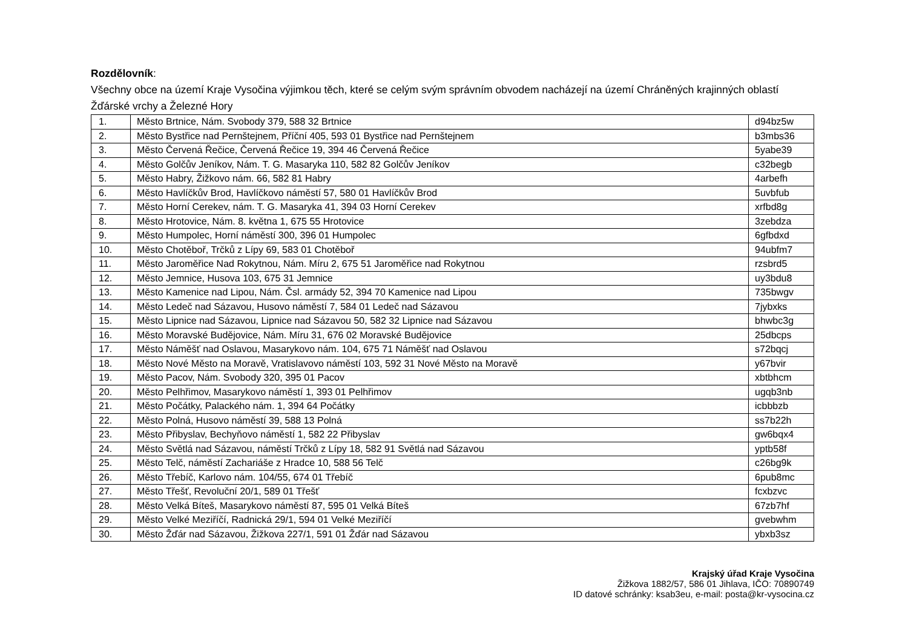Rozdělovník:
Všechny obce na území Kraje Vysočina výjimkou těch, které se celým svým správním obvodem nacházejí na území Chráněných krajinných oblastí Žďárské vrchy a Železné Hory
| 1. | Město Brtnice, Nám. Svobody 379, 588 32 Brtnice | d94bz5w |
| 2. | Město Bystřice nad Pernštejnem, Příční 405, 593 01 Bystřice nad Pernštejnem | b3mbs36 |
| 3. | Město Červená Řečice, Červená Řečice 19, 394 46 Červená Řečice | 5yabe39 |
| 4. | Město Golčův Jeníkov, Nám. T. G. Masaryka 110, 582 82 Golčův Jeníkov | c32begb |
| 5. | Město Habry, Žižkovo nám. 66, 582 81 Habry | 4arbefh |
| 6. | Město Havlíčkův Brod, Havlíčkovo náměstí 57, 580 01 Havlíčkův Brod | 5uvbfub |
| 7. | Město Horní Cerekev, nám. T. G. Masaryka 41, 394 03 Horní Cerekev | xrfbd8g |
| 8. | Město Hrotovice, Nám. 8. května 1, 675 55 Hrotovice | 3zebdza |
| 9. | Město Humpolec, Horní náměstí 300, 396 01 Humpolec | 6gfbdxd |
| 10. | Město Chotěboř, Trčků z Lípy 69, 583 01 Chotěboř | 94ubfm7 |
| 11. | Město Jaroměřice Nad Rokytnou, Nám. Míru 2, 675 51 Jaroměřice nad Rokytnou | rzsbrd5 |
| 12. | Město Jemnice, Husova 103, 675 31 Jemnice | uy3bdu8 |
| 13. | Město Kamenice nad Lipou, Nám. Čsl. armády 52, 394 70 Kamenice nad Lipou | 735bwgv |
| 14. | Město Ledeč nad Sázavou, Husovo náměstí 7, 584 01 Ledeč nad Sázavou | 7jybxks |
| 15. | Město Lipnice nad Sázavou, Lipnice nad Sázavou 50, 582 32 Lipnice nad Sázavou | bhwbc3g |
| 16. | Město Moravské Budějovice, Nám. Míru 31, 676 02 Moravské Budějovice | 25dbcps |
| 17. | Město Náměšť nad Oslavou, Masarykovo nám. 104, 675 71 Náměšť nad Oslavou | s72bqcj |
| 18. | Město Nové Město na Moravě, Vratislavovo náměstí 103, 592 31 Nové Město na Moravě | y67bvir |
| 19. | Město Pacov, Nám. Svobody 320, 395 01 Pacov | xbtbhcm |
| 20. | Město Pelhřimov, Masarykovo náměstí 1, 393 01 Pelhřimov | ugqb3nb |
| 21. | Město Počátky, Palackého nám. 1, 394 64 Počátky | icbbbzb |
| 22. | Město Polná, Husovo náměstí 39, 588 13 Polná | ss7b22h |
| 23. | Město Přibyslav, Bechyňovo náměstí 1, 582 22 Přibyslav | gw6bqx4 |
| 24. | Město Světlá nad Sázavou, náměstí Trčků z Lípy 18, 582 91 Světlá nad Sázavou | yptb58f |
| 25. | Město Telč, náměstí Zachariáše z Hradce 10, 588 56 Telč | c26bg9k |
| 26. | Město Třebíč, Karlovo nám. 104/55, 674 01 Třebíč | 6pub8mc |
| 27. | Město Třešť, Revoluční 20/1, 589 01 Třešť | fcxbzvc |
| 28. | Město Velká Bíteš, Masarykovo náměstí 87, 595 01 Velká Bíteš | 67zb7hf |
| 29. | Město Velké Meziříčí, Radnická 29/1, 594 01 Velké Meziříčí | gvebwhm |
| 30. | Město Žďár nad Sázavou, Žižkova 227/1, 591 01 Žďár nad Sázavou | ybxb3sz |
Krajský úřad Kraje Vysočina
Žižkova 1882/57, 586 01 Jihlava, IČO: 70890749
ID datové schránky: ksab3eu, e-mail: posta@kr-vysocina.cz